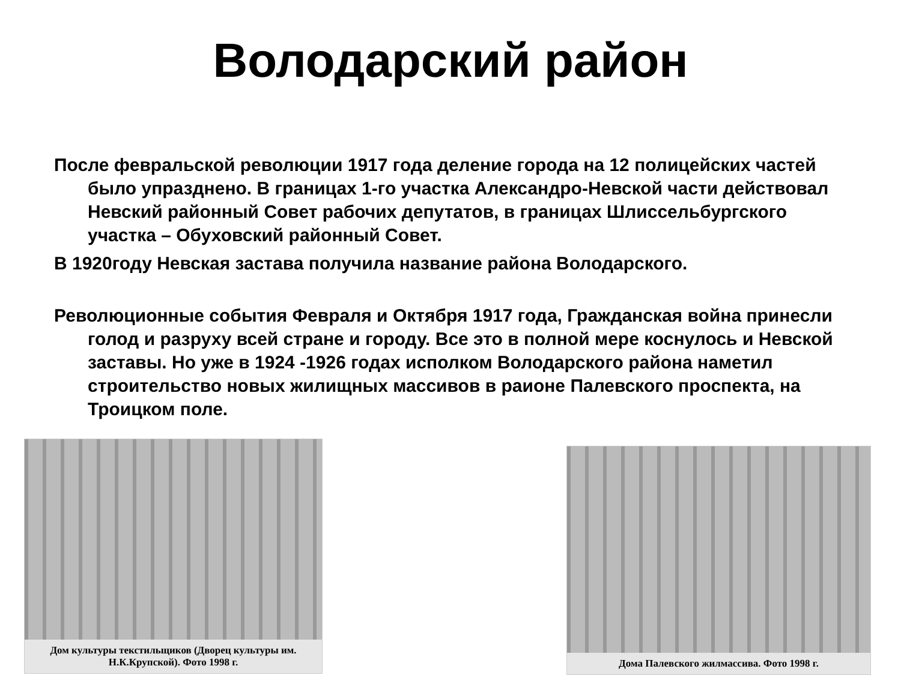Володарский район
После февральской революции 1917 года деление города на 12 полицейских частей было упразднено. В границах 1-го участка Александро-Невской части действовал Невский районный Совет рабочих депутатов, в границах Шлиссельбургского участка – Обуховский районный Совет.
В 1920году Невская застава получила название района Володарского.
Революционные события Февраля и Октября 1917 года, Гражданская война принесли голод и разруху всей стране и городу. Все это в полной мере коснулось и Невской заставы. Но уже в 1924 -1926 годах исполком Володарского района наметил строительство новых жилищных массивов в раионе Палевского проспекта, на Троицком поле.
Дом культуры текстильщиков (Дворец культуры им. Н.К.Крупской). Фото 1998 г.
Дома Палевского жилмассива. Фото 1998 г.